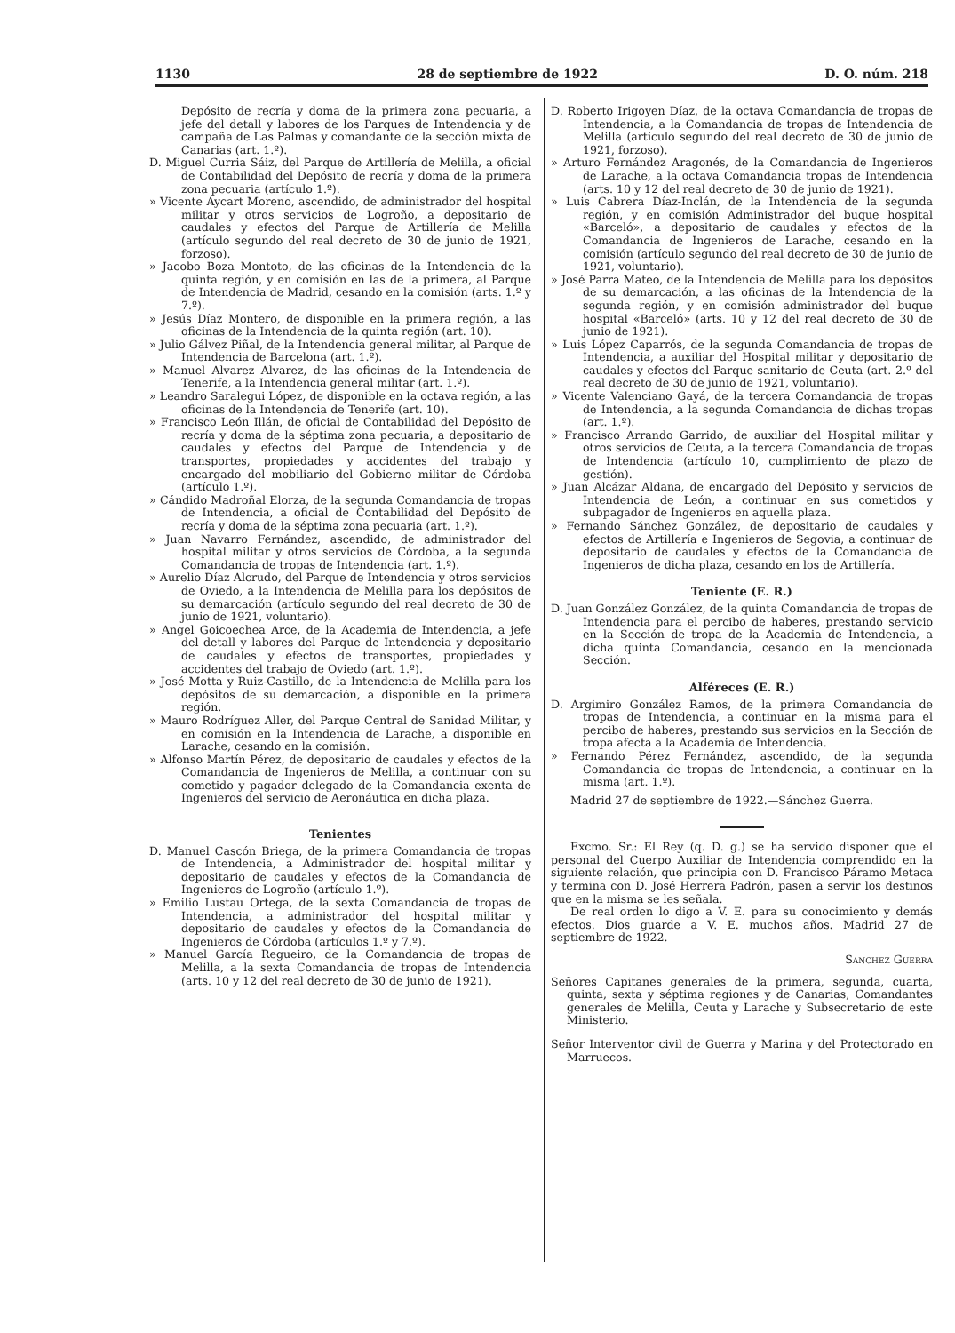1130 28 de septiembre de 1922 D. O. núm. 218
Depósito de recría y doma de la primera zona pecuaria, a jefe del detall y labores de los Parques de Intendencia y de campaña de Las Palmas y comandante de la sección mixta de Canarias (art. 1.º).
D. Miguel Curria Sáiz, del Parque de Artillería de Melilla, a oficial de Contabilidad del Depósito de recría y doma de la primera zona pecuaria (artículo 1.º).
» Vicente Aycart Moreno, ascendido, de administrador del hospital militar y otros servicios de Logroño, a depositario de caudales y efectos del Parque de Artillería de Melilla (artículo segundo del real decreto de 30 de junio de 1921, forzoso).
» Jacobo Boza Montoto, de las oficinas de la Intendencia de la quinta región, y en comisión en las de la primera, al Parque de Intendencia de Madrid, cesando en la comisión (arts. 1.º y 7.º).
» Jesús Díaz Montero, de disponible en la primera región, a las oficinas de la Intendencia de la quinta región (art. 10).
» Julio Gálvez Piñal, de la Intendencia general militar, al Parque de Intendencia de Barcelona (art. 1.º).
» Manuel Alvarez Alvarez, de las oficinas de la Intendencia de Tenerife, a la Intendencia general militar (art. 1.º).
» Leandro Saralegui López, de disponible en la octava región, a las oficinas de la Intendencia de Tenerife (art. 10).
» Francisco León Illán, de oficial de Contabilidad del Depósito de recría y doma de la séptima zona pecuaria, a depositario de caudales y efectos del Parque de Intendencia y de transportes, propiedades y accidentes del trabajo y encargado del mobiliario del Gobierno militar de Córdoba (artículo 1.º).
» Cándido Madroñal Elorza, de la segunda Comandancia de tropas de Intendencia, a oficial de Contabilidad del Depósito de recría y doma de la séptima zona pecuaria (art. 1.º).
» Juan Navarro Fernández, ascendido, de administrador del hospital militar y otros servicios de Córdoba, a la segunda Comandancia de tropas de Intendencia (art. 1.º).
» Aurelio Díaz Alcrudo, del Parque de Intendencia y otros servicios de Oviedo, a la Intendencia de Melilla para los depósitos de su demarcación (artículo segundo del real decreto de 30 de junio de 1921, voluntario).
» Angel Goicoechea Arce, de la Academia de Intendencia, a jefe del detall y labores del Parque de Intendencia y depositario de caudales y efectos de transportes, propiedades y accidentes del trabajo de Oviedo (art. 1.º).
» José Motta y Ruiz-Castillo, de la Intendencia de Melilla para los depósitos de su demarcación, a disponible en la primera región.
» Mauro Rodríguez Aller, del Parque Central de Sanidad Militar, y en comisión en la Intendencia de Larache, a disponible en Larache, cesando en la comisión.
» Alfonso Martín Pérez, de depositario de caudales y efectos de la Comandancia de Ingenieros de Melilla, a continuar con su cometido y pagador delegado de la Comandancia exenta de Ingenieros del servicio de Aeronáutica en dicha plaza.
Tenientes
D. Manuel Cascón Briega, de la primera Comandancia de tropas de Intendencia, a Administrador del hospital militar y depositario de caudales y efectos de la Comandancia de Ingenieros de Logroño (artículo 1.º).
» Emilio Lustau Ortega, de la sexta Comandancia de tropas de Intendencia, a administrador del hospital militar y depositario de caudales y efectos de la Comandancia de Ingenieros de Córdoba (artículos 1.º y 7.º).
» Manuel García Regueiro, de la Comandancia de tropas de Melilla, a la sexta Comandancia de tropas de Intendencia (arts. 10 y 12 del real decreto de 30 de junio de 1921).
D. Roberto Irigoyen Díaz, de la octava Comandancia de tropas de Intendencia, a la Comandancia de tropas de Intendencia de Melilla (artículo segundo del real decreto de 30 de junio de 1921, forzoso).
» Arturo Fernández Aragonés, de la Comandancia de Ingenieros de Larache, a la octava Comandancia tropas de Intendencia (arts. 10 y 12 del real decreto de 30 de junio de 1921).
» Luis Cabrera Díaz-Inclán, de la Intendencia de la segunda región, y en comisión Administrador del buque hospital «Barceló», a depositario de caudales y efectos de la Comandancia de Ingenieros de Larache, cesando en la comisión (artículo segundo del real decreto de 30 de junio de 1921, voluntario).
» José Parra Mateo, de la Intendencia de Melilla para los depósitos de su demarcación, a las oficinas de la Intendencia de la segunda región, y en comisión administrador del buque hospital «Barceló» (arts. 10 y 12 del real decreto de 30 de junio de 1921).
» Luis López Caparrós, de la segunda Comandancia de tropas de Intendencia, a auxiliar del Hospital militar y depositario de caudales y efectos del Parque sanitario de Ceuta (art. 2.º del real decreto de 30 de junio de 1921, voluntario).
» Vicente Valenciano Gayá, de la tercera Comandancia de tropas de Intendencia, a la segunda Comandancia de dichas tropas (art. 1.º).
» Francisco Arrando Garrido, de auxiliar del Hospital militar y otros servicios de Ceuta, a la tercera Comandancia de tropas de Intendencia (artículo 10, cumplimiento de plazo de gestión).
» Juan Alcázar Aldana, de encargado del Depósito y servicios de Intendencia de León, a continuar en sus cometidos y subpagador de Ingenieros en aquella plaza.
» Fernando Sánchez González, de depositario de caudales y efectos de Artillería e Ingenieros de Segovia, a continuar de depositario de caudales y efectos de la Comandancia de Ingenieros de dicha plaza, cesando en los de Artillería.
Teniente (E. R.)
D. Juan González González, de la quinta Comandancia de tropas de Intendencia para el percibo de haberes, prestando servicio en la Sección de tropa de la Academia de Intendencia, a dicha quinta Comandancia, cesando en la mencionada Sección.
Alféreces (E. R.)
D. Argimiro González Ramos, de la primera Comandancia de tropas de Intendencia, a continuar en la misma para el percibo de haberes, prestando sus servicios en la Sección de tropa afecta a la Academia de Intendencia.
» Fernando Pérez Fernández, ascendido, de la segunda Comandancia de tropas de Intendencia, a continuar en la misma (art. 1.º).
Madrid 27 de septiembre de 1922.—Sánchez Guerra.
Excmo. Sr.: El Rey (q. D. g.) se ha servido disponer que el personal del Cuerpo Auxiliar de Intendencia comprendido en la siguiente relación, que principia con D. Francisco Páramo Metaca y termina con D. José Herrera Padrón, pasen a servir los destinos que en la misma se les señala.
De real orden lo digo a V. E. para su conocimiento y demás efectos. Dios guarde a V. E. muchos años. Madrid 27 de septiembre de 1922.
Sanchez Guerra
Señores Capitanes generales de la primera, segunda, cuarta, quinta, sexta y séptima regiones y de Canarias, Comandantes generales de Melilla, Ceuta y Larache y Subsecretario de este Ministerio.
Señor Interventor civil de Guerra y Marina y del Protectorado en Marruecos.